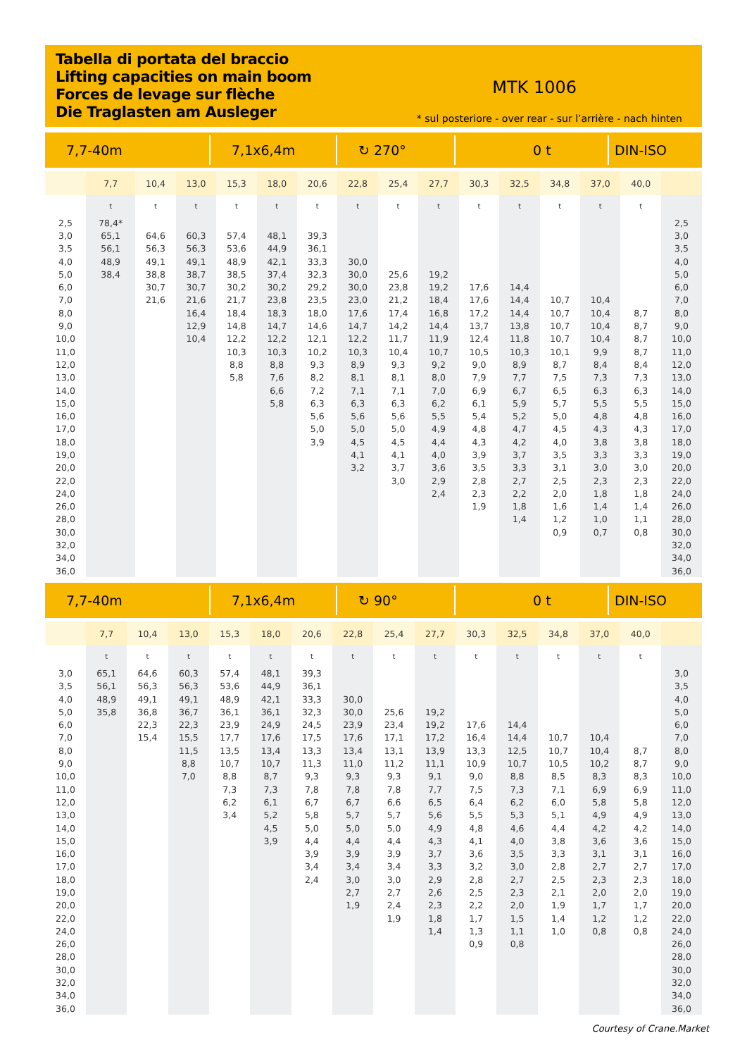Tabella di portata del braccio
Lifting capacities on main boom
Forces de levage sur flèche
Die Traglasten am Ausleger
MTK 1006
* sul posteriore - over rear - sur l’arrière - nach hinten
7,7-40m 7,1x6,4m ↻ 270° 0 t DIN-ISO
| | 7,7 | 10,4 | 13,0 | 15,3 | 18,0 | 20,6 | 22,8 | 25,4 | 27,7 | 30,3 | 32,5 | 34,8 | 37,0 | 40,0 | |
| --- | --- | --- | --- | --- | --- | --- | --- | --- | --- | --- | --- | --- | --- | --- | --- |
| | t | t | t | t | t | t | t | t | t | t | t | t | t | t | |
| 2,5 | 78,4* | | | | | | | | | | | | | | 2,5 |
| 3,0 | 65,1 | 64,6 | 60,3 | 57,4 | 48,1 | 39,3 | | | | | | | | | 3,0 |
| 3,5 | 56,1 | 56,3 | 56,3 | 53,6 | 44,9 | 36,1 | | | | | | | | | 3,5 |
| 4,0 | 48,9 | 49,1 | 49,1 | 48,9 | 42,1 | 33,3 | 30,0 | | | | | | | | 4,0 |
| 5,0 | 38,4 | 38,8 | 38,7 | 38,5 | 37,4 | 32,3 | 30,0 | 25,6 | 19,2 | | | | | | 5,0 |
| 6,0 | | 30,7 | 30,7 | 30,2 | 30,2 | 29,2 | 30,0 | 23,8 | 19,2 | 17,6 | 14,4 | | | | 6,0 |
| 7,0 | | 21,6 | 21,6 | 21,7 | 23,8 | 23,5 | 23,0 | 21,2 | 18,4 | 17,6 | 14,4 | 10,7 | 10,4 | | 7,0 |
| 8,0 | | | 16,4 | 18,4 | 18,3 | 18,0 | 17,6 | 17,4 | 16,8 | 17,2 | 14,4 | 10,7 | 10,4 | 8,7 | 8,0 |
| 9,0 | | | 12,9 | 14,8 | 14,7 | 14,6 | 14,7 | 14,2 | 14,4 | 13,7 | 13,8 | 10,7 | 10,4 | 8,7 | 9,0 |
| 10,0 | | | 10,4 | 12,2 | 12,2 | 12,1 | 12,2 | 11,7 | 11,9 | 12,4 | 11,8 | 10,7 | 10,4 | 8,7 | 10,0 |
| 11,0 | | | | 10,3 | 10,3 | 10,2 | 10,3 | 10,4 | 10,7 | 10,5 | 10,3 | 10,1 | 9,9 | 8,7 | 11,0 |
| 12,0 | | | | 8,8 | 8,8 | 9,3 | 8,9 | 9,3 | 9,2 | 9,0 | 8,9 | 8,7 | 8,4 | 8,4 | 12,0 |
| 13,0 | | | | 5,8 | 7,6 | 8,2 | 8,1 | 8,1 | 8,0 | 7,9 | 7,7 | 7,5 | 7,3 | 7,3 | 13,0 |
| 14,0 | | | | | 6,6 | 7,2 | 7,1 | 7,1 | 7,0 | 6,9 | 6,7 | 6,5 | 6,3 | 6,3 | 14,0 |
| 15,0 | | | | | 5,8 | 6,3 | 6,3 | 6,3 | 6,2 | 6,1 | 5,9 | 5,7 | 5,5 | 5,5 | 15,0 |
| 16,0 | | | | | | 5,6 | 5,6 | 5,6 | 5,5 | 5,4 | 5,2 | 5,0 | 4,8 | 4,8 | 16,0 |
| 17,0 | | | | | | 5,0 | 5,0 | 5,0 | 4,9 | 4,8 | 4,7 | 4,5 | 4,3 | 4,3 | 17,0 |
| 18,0 | | | | | | 3,9 | 4,5 | 4,5 | 4,4 | 4,3 | 4,2 | 4,0 | 3,8 | 3,8 | 18,0 |
| 19,0 | | | | | | | 4,1 | 4,1 | 4,0 | 3,9 | 3,7 | 3,5 | 3,3 | 3,3 | 19,0 |
| 20,0 | | | | | | | 3,2 | 3,7 | 3,6 | 3,5 | 3,3 | 3,1 | 3,0 | 3,0 | 20,0 |
| 22,0 | | | | | | | | 3,0 | 2,9 | 2,8 | 2,7 | 2,5 | 2,3 | 2,3 | 22,0 |
| 24,0 | | | | | | | | | 2,4 | 2,3 | 2,2 | 2,0 | 1,8 | 1,8 | 24,0 |
| 26,0 | | | | | | | | | | 1,9 | 1,8 | 1,6 | 1,4 | 1,4 | 26,0 |
| 28,0 | | | | | | | | | | | 1,4 | 1,2 | 1,0 | 1,1 | 28,0 |
| 30,0 | | | | | | | | | | | | 0,9 | 0,7 | 0,8 | 30,0 |
| 32,0 | | | | | | | | | | | | | | | 32,0 |
| 34,0 | | | | | | | | | | | | | | | 34,0 |
| 36,0 | | | | | | | | | | | | | | | 36,0 |
7,7-40m 7,1x6,4m ↻ 90° 0 t DIN-ISO
| | 7,7 | 10,4 | 13,0 | 15,3 | 18,0 | 20,6 | 22,8 | 25,4 | 27,7 | 30,3 | 32,5 | 34,8 | 37,0 | 40,0 | |
| --- | --- | --- | --- | --- | --- | --- | --- | --- | --- | --- | --- | --- | --- | --- | --- |
| | t | t | t | t | t | t | t | t | t | t | t | t | t | t | |
| 3,0 | 65,1 | 64,6 | 60,3 | 57,4 | 48,1 | 39,3 | | | | | | | | | 3,0 |
| 3,5 | 56,1 | 56,3 | 56,3 | 53,6 | 44,9 | 36,1 | | | | | | | | | 3,5 |
| 4,0 | 48,9 | 49,1 | 49,1 | 48,9 | 42,1 | 33,3 | 30,0 | | | | | | | | 4,0 |
| 5,0 | 35,8 | 36,8 | 36,7 | 36,1 | 36,1 | 32,3 | 30,0 | 25,6 | 19,2 | | | | | | 5,0 |
| 6,0 | | 22,3 | 22,3 | 23,9 | 24,9 | 24,5 | 23,9 | 23,4 | 19,2 | 17,6 | 14,4 | | | | 6,0 |
| 7,0 | | 15,4 | 15,5 | 17,7 | 17,6 | 17,5 | 17,6 | 17,1 | 17,2 | 16,4 | 14,4 | 10,7 | 10,4 | | 7,0 |
| 8,0 | | | 11,5 | 13,5 | 13,4 | 13,3 | 13,4 | 13,1 | 13,9 | 13,3 | 12,5 | 10,7 | 10,4 | 8,7 | 8,0 |
| 9,0 | | | 8,8 | 10,7 | 10,7 | 11,3 | 11,0 | 11,2 | 11,1 | 10,9 | 10,7 | 10,5 | 10,2 | 8,7 | 9,0 |
| 10,0 | | | 7,0 | 8,8 | 8,7 | 9,3 | 9,3 | 9,3 | 9,1 | 9,0 | 8,8 | 8,5 | 8,3 | 8,3 | 10,0 |
| 11,0 | | | | 7,3 | 7,3 | 7,8 | 7,8 | 7,8 | 7,7 | 7,5 | 7,3 | 7,1 | 6,9 | 6,9 | 11,0 |
| 12,0 | | | | 6,2 | 6,1 | 6,7 | 6,7 | 6,6 | 6,5 | 6,4 | 6,2 | 6,0 | 5,8 | 5,8 | 12,0 |
| 13,0 | | | | 3,4 | 5,2 | 5,8 | 5,7 | 5,7 | 5,6 | 5,5 | 5,3 | 5,1 | 4,9 | 4,9 | 13,0 |
| 14,0 | | | | | 4,5 | 5,0 | 5,0 | 5,0 | 4,9 | 4,8 | 4,6 | 4,4 | 4,2 | 4,2 | 14,0 |
| 15,0 | | | | | 3,9 | 4,4 | 4,4 | 4,4 | 4,3 | 4,1 | 4,0 | 3,8 | 3,6 | 3,6 | 15,0 |
| 16,0 | | | | | | 3,9 | 3,9 | 3,9 | 3,7 | 3,6 | 3,5 | 3,3 | 3,1 | 3,1 | 16,0 |
| 17,0 | | | | | | 3,4 | 3,4 | 3,4 | 3,3 | 3,2 | 3,0 | 2,8 | 2,7 | 2,7 | 17,0 |
| 18,0 | | | | | | 2,4 | 3,0 | 3,0 | 2,9 | 2,8 | 2,7 | 2,5 | 2,3 | 2,3 | 18,0 |
| 19,0 | | | | | | | 2,7 | 2,7 | 2,6 | 2,5 | 2,3 | 2,1 | 2,0 | 2,0 | 19,0 |
| 20,0 | | | | | | | 1,9 | 2,4 | 2,3 | 2,2 | 2,0 | 1,9 | 1,7 | 1,7 | 20,0 |
| 22,0 | | | | | | | | 1,9 | 1,8 | 1,7 | 1,5 | 1,4 | 1,2 | 1,2 | 22,0 |
| 24,0 | | | | | | | | | 1,4 | 1,3 | 1,1 | 1,0 | 0,8 | 0,8 | 24,0 |
| 26,0 | | | | | | | | | | 0,9 | 0,8 | | | | 26,0 |
| 28,0 | | | | | | | | | | | | | | | 28,0 |
| 30,0 | | | | | | | | | | | | | | | 30,0 |
| 32,0 | | | | | | | | | | | | | | | 32,0 |
| 34,0 | | | | | | | | | | | | | | | 34,0 |
| 36,0 | | | | | | | | | | | | | | | 36,0 |
Courtesy of Crane.Market